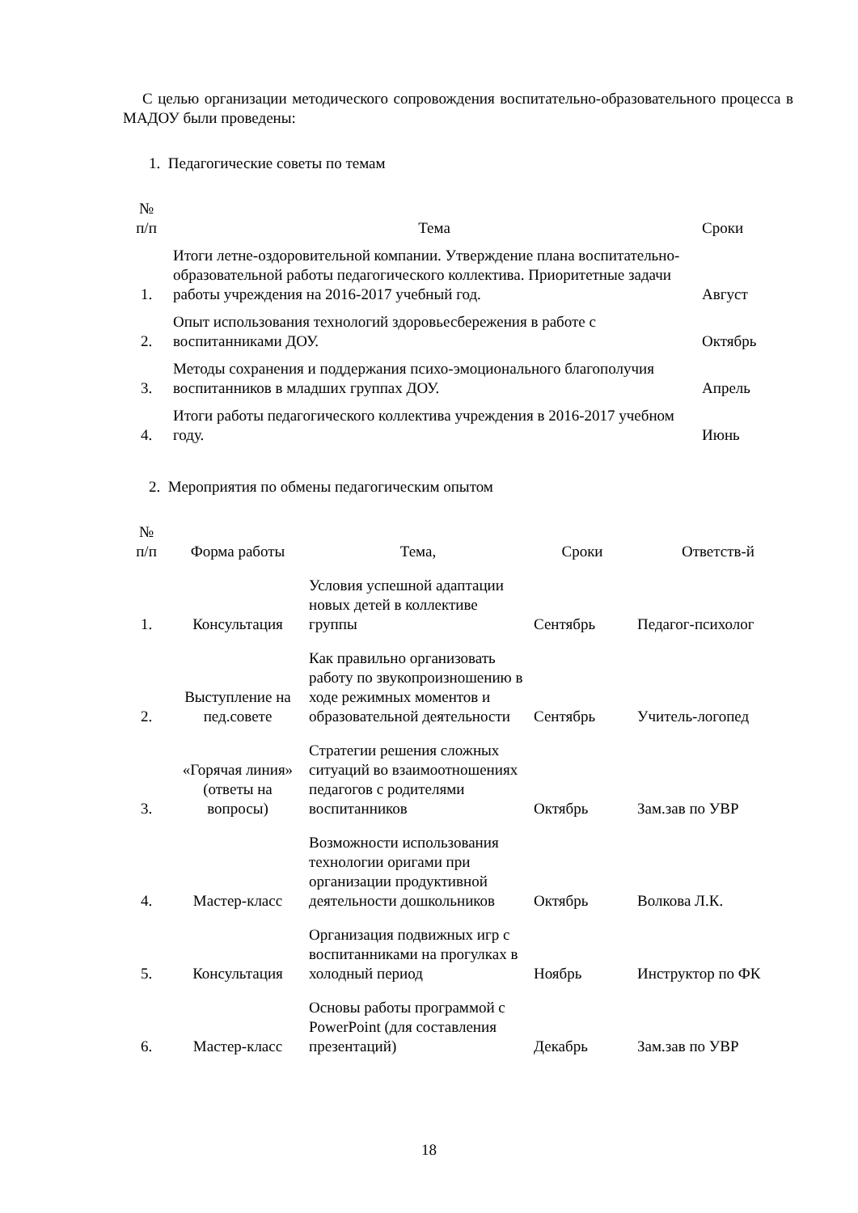С целью организации методического сопровождения воспитательно-образовательного процесса в МАДОУ были проведены:
1. Педагогические советы по темам
| № п/п | Тема | Сроки |
| --- | --- | --- |
| 1. | Итоги летне-оздоровительной компании. Утверждение плана воспитательно-образовательной работы педагогического коллектива. Приоритетные задачи работы учреждения на 2016-2017 учебный год. | Август |
| 2. | Опыт использования технологий здоровьесбережения в работе с воспитанниками ДОУ. | Октябрь |
| 3. | Методы сохранения и поддержания психо-эмоционального благополучия воспитанников в младших группах ДОУ. | Апрель |
| 4. | Итоги работы педагогического коллектива учреждения в 2016-2017 учебном году. | Июнь |
2. Мероприятия по обмены педагогическим опытом
| № п/п | Форма работы | Тема, | Сроки | Ответств-й |
| --- | --- | --- | --- | --- |
| 1. | Консультация | Условия успешной адаптации новых детей в коллективе группы | Сентябрь | Педагог-психолог |
| 2. | Выступление на пед.совете | Как правильно организовать работу по звукопроизношению в ходе режимных моментов и образовательной деятельности | Сентябрь | Учитель-логопед |
| 3. | «Горячая линия» (ответы на вопросы) | Стратегии решения сложных ситуаций во взаимоотношениях педагогов с родителями воспитанников | Октябрь | Зам.зав по УВР |
| 4. | Мастер-класс | Возможности использования технологии оригами при организации продуктивной деятельности дошкольников | Октябрь | Волкова Л.К. |
| 5. | Консультация | Организация подвижных игр с воспитанниками на прогулках в холодный период | Ноябрь | Инструктор по ФК |
| 6. | Мастер-класс | Основы работы программой с PowerPoint (для составления презентаций) | Декабрь | Зам.зав по УВР |
18